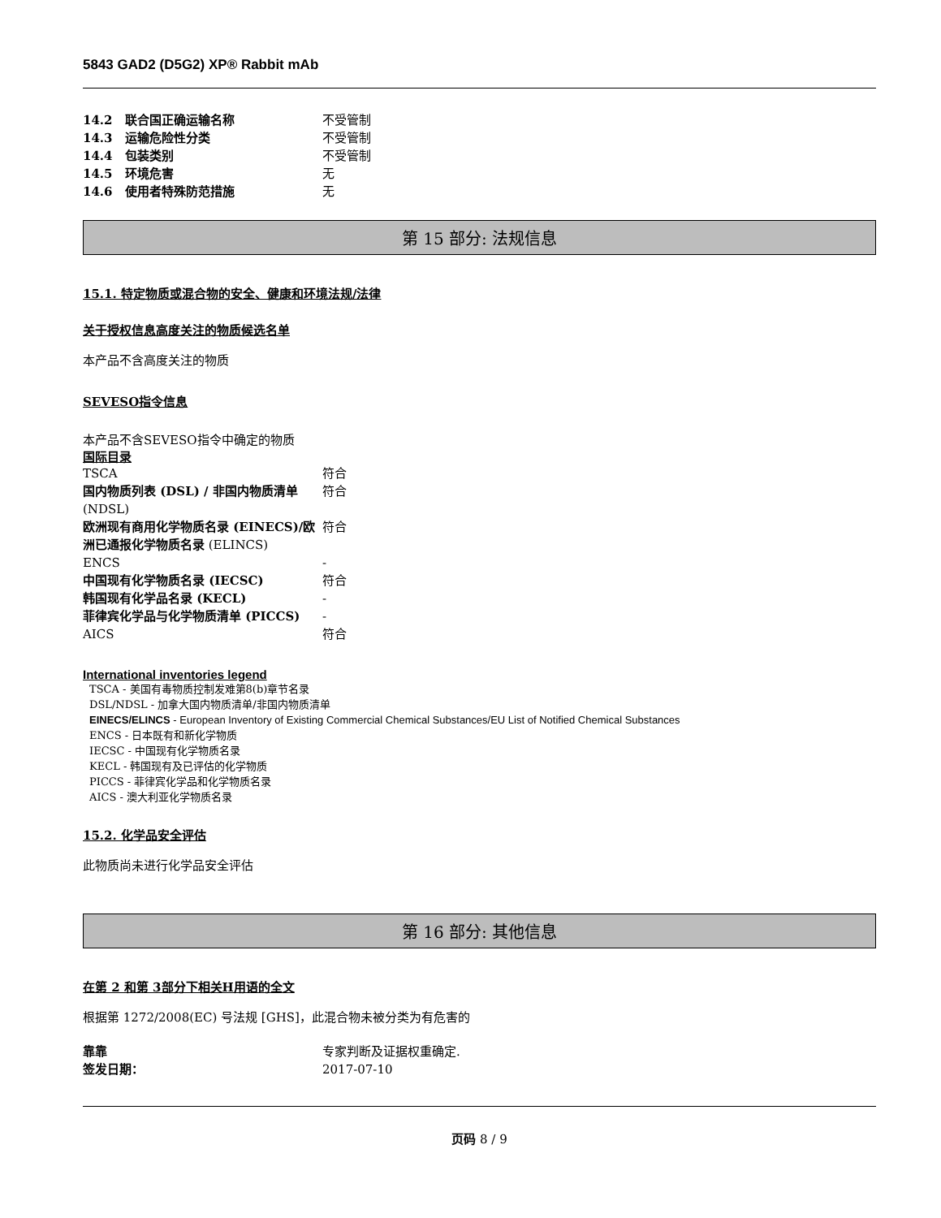5843 GAD2 (D5G2) XP® Rabbit mAb
| 14.2 联合国正确运输名称 | 不受管制 |
| 14.3 运输危险性分类 | 不受管制 |
| 14.4 包装类别 | 不受管制 |
| 14.5 环境危害 | 无 |
| 14.6 使用者特殊防范措施 | 无 |
第 15 部分: 法规信息
15.1. 特定物质或混合物的安全、健康和环境法规/法律
关于授权信息高度关注的物质候选名单
本产品不含高度关注的物质
SEVESO指令信息
本产品不含SEVESO指令中确定的物质
国际目录
| TSCA | 符合 |
| 国内物质列表 (DSL) / 非国内物质清单 (NDSL) | 符合 |
| 欧洲现有商用化学物质名录 (EINECS)/欧洲已通报化学物质名录 (ELINCS) | 符合 |
| ENCS | - |
| 中国现有化学物质名录 (IECSC) | 符合 |
| 韩国现有化学品名录 (KECL) | - |
| 菲律宾化学品与化学物质清单 (PICCS) | - |
| AICS | 符合 |
International inventories legend
TSCA - 美国有毒物质控制发难第8(b)章节名录
DSL/NDSL - 加拿大国内物质清单/非国内物质清单
EINECS/ELINCS - European Inventory of Existing Commercial Chemical Substances/EU List of Notified Chemical Substances
ENCS - 日本既有和新化学物质
IECSC - 中国现有化学物质名录
KECL - 韩国现有及已评估的化学物质
PICCS - 菲律宾化学品和化学物质名录
AICS - 澳大利亚化学物质名录
15.2. 化学品安全评估
此物质尚未进行化学品安全评估
第 16 部分: 其他信息
在第 2 和第 3部分下相关H用语的全文
根据第 1272/2008(EC) 号法规 [GHS]，此混合物未被分类为有危害的
| 靠靠 | 专家判断及证据权重确定. |
| 签发日期： | 2017-07-10 |
页码 8 / 9